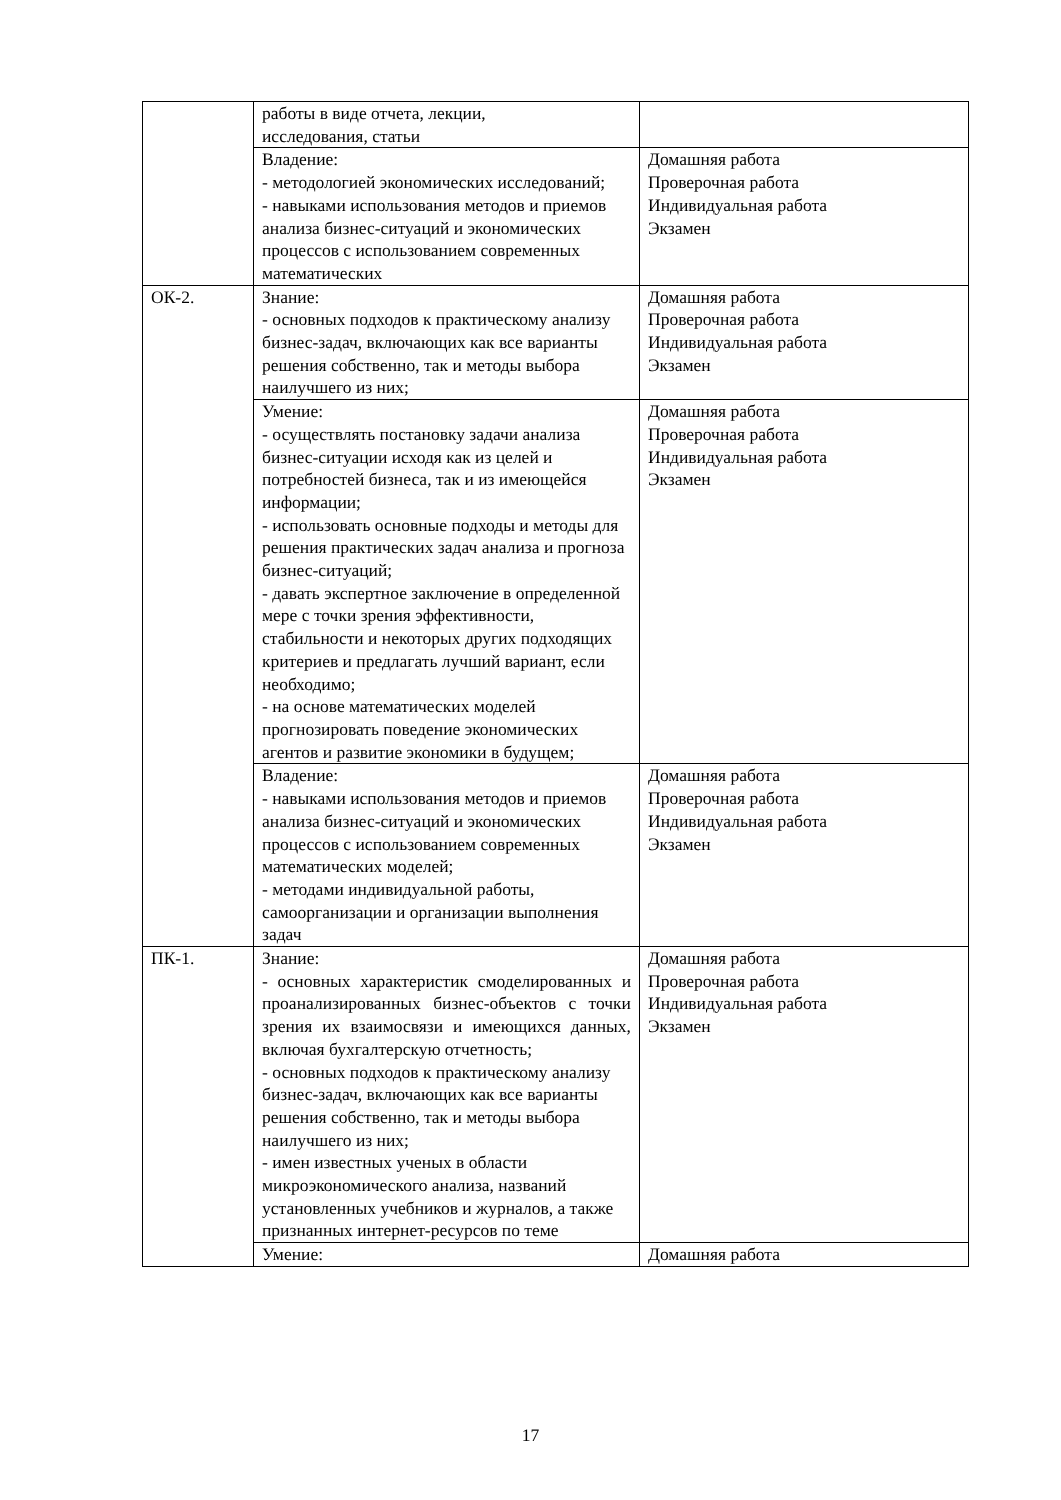| | работы в виде отчета, лекции, исследования, статьи | |
| | Владение: - методологией экономических исследований; - навыками использования методов и приемов анализа бизнес-ситуаций и экономических процессов с использованием современных математических | Домашняя работа Проверочная работа Индивидуальная работа Экзамен |
| ОК-2. | Знание: - основных подходов к практическому анализу бизнес-задач, включающих как все варианты решения собственно, так и методы выбора наилучшего из них; | Домашняя работа Проверочная работа Индивидуальная работа Экзамен |
| | Умение: - осуществлять постановку задачи анализа бизнес-ситуации исходя как из целей и потребностей бизнеса, так и из имеющейся информации; - использовать основные подходы и методы для решения практических задач анализа и прогноза бизнес-ситуаций; - давать экспертное заключение в определенной мере с точки зрения эффективности, стабильности и некоторых других подходящих критериев и предлагать лучший вариант, если необходимо; - на основе математических моделей прогнозировать поведение экономических агентов и развитие экономики в будущем; | Домашняя работа Проверочная работа Индивидуальная работа Экзамен |
| | Владение: - навыками использования методов и приемов анализа бизнес-ситуаций и экономических процессов с использованием современных математических моделей; - методами индивидуальной работы, самоорганизации и организации выполнения задач | Домашняя работа Проверочная работа Индивидуальная работа Экзамен |
| ПК-1. | Знание: - основных характеристик смоделированных и проанализированных бизнес-объектов с точки зрения их взаимосвязи и имеющихся данных, включая бухгалтерскую отчетность; - основных подходов к практическому анализу бизнес-задач, включающих как все варианты решения собственно, так и методы выбора наилучшего из них; - имен известных ученых в области микроэкономического анализа, названий установленных учебников и журналов, а также признанных интернет-ресурсов по теме | Домашняя работа Проверочная работа Индивидуальная работа Экзамен |
| | Умение: | Домашняя работа |
17